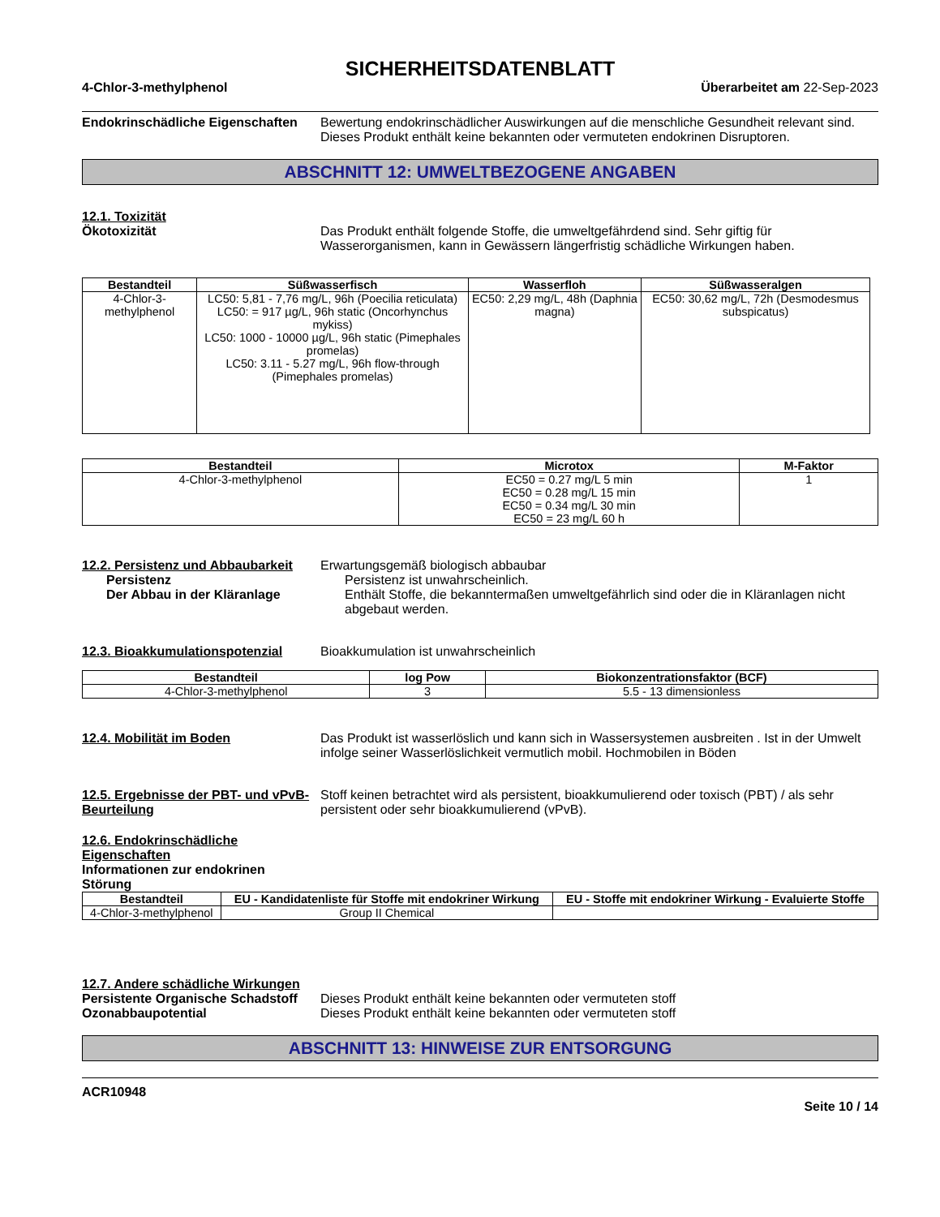SICHERHEITSDATENBLATT
4-Chlor-3-methylphenol Überarbeitet am 22-Sep-2023
Endokrinschädliche Eigenschaften
Bewertung endokrinschädlicher Auswirkungen auf die menschliche Gesundheit relevant sind. Dieses Produkt enthält keine bekannten oder vermuteten endokrinen Disruptoren.
ABSCHNITT 12: UMWELTBEZOGENE ANGABEN
12.1. Toxizität
Ökotoxizität Das Produkt enthält folgende Stoffe, die umweltgefährdend sind. Sehr giftig für Wasserorganismen, kann in Gewässern längerfristig schädliche Wirkungen haben.
| Bestandteil | Süßwasserfisch | Wasserfloh | Süßwasseralgen |
| --- | --- | --- | --- |
| 4-Chlor-3-methylphenol | LC50: 5,81 - 7,76 mg/L, 96h (Poecilia reticulata) LC50: = 917 µg/L, 96h static (Oncorhynchus mykiss) LC50: 1000 - 10000 µg/L, 96h static (Pimephales promelas) LC50: 3.11 - 5.27 mg/L, 96h flow-through (Pimephales promelas) | EC50: 2,29 mg/L, 48h (Daphnia magna) | EC50: 30,62 mg/L, 72h (Desmodesmus subspicatus) |
| Bestandteil | Microtox | M-Faktor |
| --- | --- | --- |
| 4-Chlor-3-methylphenol | EC50 = 0.27 mg/L 5 min EC50 = 0.28 mg/L 15 min EC50 = 0.34 mg/L 30 min EC50 = 23 mg/L 60 h | 1 |
12.2. Persistenz und Abbaubarkeit
Erwartungsgemäß biologisch abbaubar
Persistenz Persistenz ist unwahrscheinlich.
Der Abbau in der Kläranlage Enthält Stoffe, die bekanntermaßen umweltgefährlich sind oder die in Kläranlagen nicht abgebaut werden.
12.3. Bioakkumulationspotenzial
Bioakkumulation ist unwahrscheinlich
| Bestandteil | log Pow | Biokonzentrationsfaktor (BCF) |
| --- | --- | --- |
| 4-Chlor-3-methylphenol | 3 | 5.5 - 13 dimensionless |
12.4. Mobilität im Boden Das Produkt ist wasserlöslich und kann sich in Wassersystemen ausbreiten . Ist in der Umwelt infolge seiner Wasserlöslichkeit vermutlich mobil. Hochmobilen in Böden
12.5. Ergebnisse der PBT- und vPvB-Beurteilung
Stoff keinen betrachtet wird als persistent, bioakkumulierend oder toxisch (PBT) / als sehr persistent oder sehr bioakkumulierend (vPvB).
12.6. Endokrinschädliche Eigenschaften
Informationen zur endokrinen Störung
| Bestandteil | EU - Kandidatenliste für Stoffe mit endokriner Wirkung | EU - Stoffe mit endokriner Wirkung - Evaluierte Stoffe |
| --- | --- | --- |
| 4-Chlor-3-methylphenol | Group II Chemical | |
12.7. Andere schädliche Wirkungen
Persistente Organische Schadstoff
Dieses Produkt enthält keine bekannten oder vermuteten stoff
Ozonabbaupotential Dieses Produkt enthält keine bekannten oder vermuteten stoff
ABSCHNITT 13: HINWEISE ZUR ENTSORGUNG
ACR10948
Seite 10 / 14